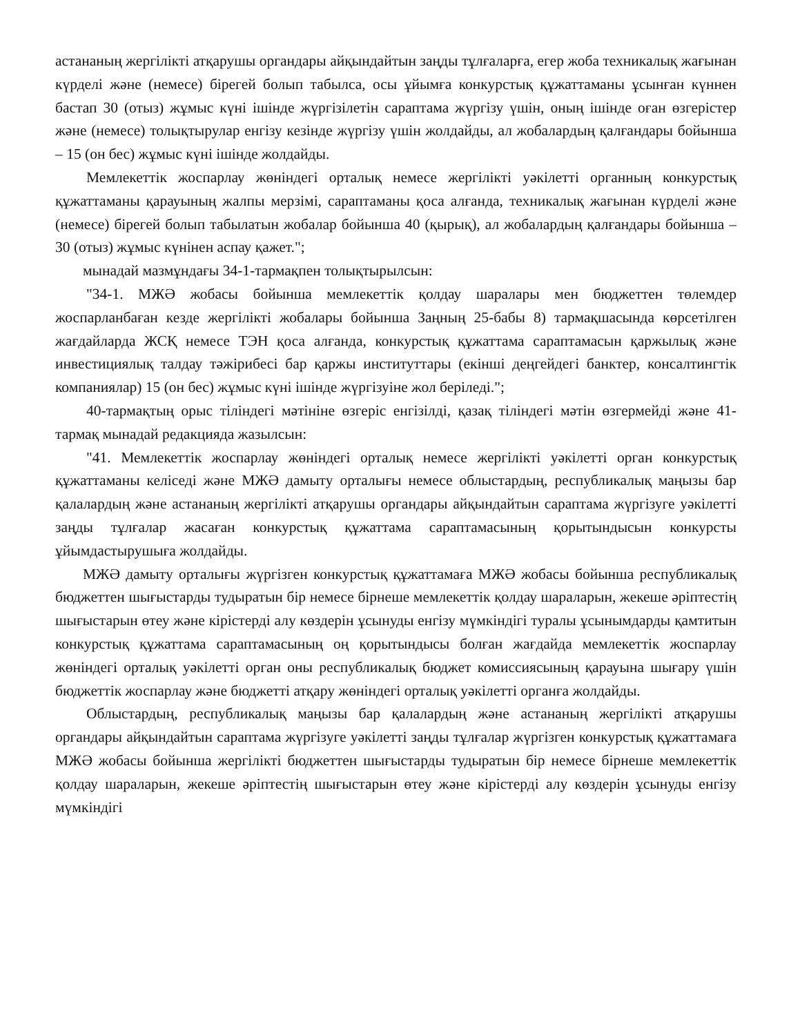астананың жергілікті атқарушы органдары айқындайтын заңды тұлғаларға, егер жоба техникалық жағынан күрделі және (немесе) бірегей болып табылса, осы ұйымға конкурстық құжаттаманы ұсынған күннен бастап 30 (отыз) жұмыс күні ішінде жүргізілетін сараптама жүргізу үшін, оның ішінде оған өзгерістер және (немесе) толықтырулар енгізу кезінде жүргізу үшін жолдайды, ал жобалардың қалғандары бойынша – 15 (он бес) жұмыс күні ішінде жолдайды.
Мемлекеттік жоспарлау жөніндегі орталық немесе жергілікті уәкілетті органның конкурстық құжаттаманы қарауының жалпы мерзімі, сараптаманы қоса алғанда, техникалық жағынан күрделі және (немесе) бірегей болып табылатын жобалар бойынша 40 (қырық), ал жобалардың қалғандары бойынша – 30 (отыз) жұмыс күнінен аспау қажет.";
мынадай мазмұндағы 34-1-тармақпен толықтырылсын:
"34-1. МЖӘ жобасы бойынша мемлекеттік қолдау шаралары мен бюджеттен төлемдер жоспарланбаған кезде жергілікті жобалары бойынша Заңның 25-бабы 8) тармақшасында көрсетілген жағдайларда ЖСҚ немесе ТЭН қоса алғанда, конкурстық құжаттама сараптамасын қаржылық және инвестициялық талдау тәжірибесі бар қаржы институттары (екінші деңгейдегі банктер, консалтингтік компаниялар) 15 (он бес) жұмыс күні ішінде жүргізуіне жол беріледі.";
40-тармақтың орыс тіліндегі мәтініне өзгеріс енгізілді, қазақ тіліндегі мәтін өзгермейді және 41-тармақ мынадай редакцияда жазылсын:
"41. Мемлекеттік жоспарлау жөніндегі орталық немесе жергілікті уәкілетті орган конкурстық құжаттаманы келіседі және МЖӘ дамыту орталығы немесе облыстардың, республикалық маңызы бар қалалардың және астананың жергілікті атқарушы органдары айқындайтын сараптама жүргізуге уәкілетті заңды тұлғалар жасаған конкурстық құжаттама сараптамасының қорытындысын конкурсты ұйымдастырушыға жолдайды.
МЖӘ дамыту орталығы жүргізген конкурстық құжаттамаға МЖӘ жобасы бойынша республикалық бюджеттен шығыстарды тудыратын бір немесе бірнеше мемлекеттік қолдау шараларын, жекеше әріптестің шығыстарын өтеу және кірістерді алу көздерін ұсынуды енгізу мүмкіндігі туралы ұсынымдарды қамтитын конкурстық құжаттама сараптамасының оң қорытындысы болған жағдайда мемлекеттік жоспарлау жөніндегі орталық уәкілетті орган оны республикалық бюджет комиссиясының қарауына шығару үшін бюджеттік жоспарлау және бюджетті атқару жөніндегі орталық уәкілетті органға жолдайды.
Облыстардың, республикалық маңызы бар қалалардың және астананың жергілікті атқарушы органдары айқындайтын сараптама жүргізуге уәкілетті заңды тұлғалар жүргізген конкурстық құжаттамаға МЖӘ жобасы бойынша жергілікті бюджеттен шығыстарды тудыратын бір немесе бірнеше мемлекеттік қолдау шараларын, жекеше әріптестің шығыстарын өтеу және кірістерді алу көздерін ұсынуды енгізу мүмкіндігі